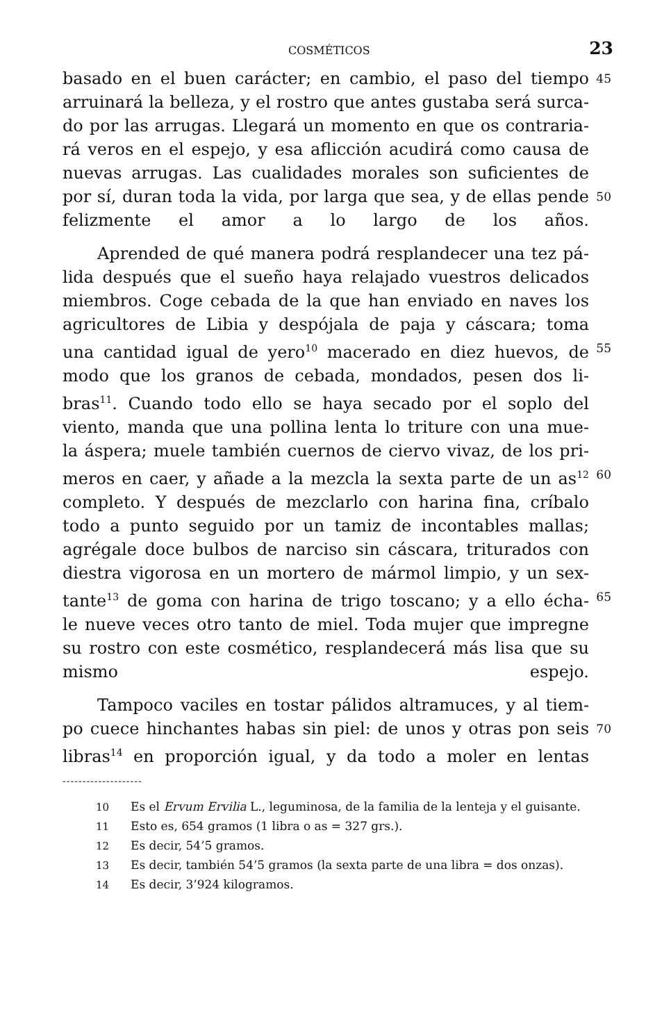COSMÉTICOS 23
basado en el buen carácter; en cambio, el paso del tiempo 45
arruinará la belleza, y el rostro que antes gustaba será surca-
do por las arrugas. Llegará un momento en que os contraria-
rá veros en el espejo, y esa aflicción acudirá como causa de
nuevas arrugas. Las cualidades morales son suficientes de
por sí, duran toda la vida, por larga que sea, y de ellas pende 50
felizmente el amor a lo largo de los años.
Aprended de qué manera podrá resplandecer una tez pá-
lida después que el sueño haya relajado vuestros delicados
miembros. Coge cebada de la que han enviado en naves los
agricultores de Libia y despójala de paja y cáscara; toma
una cantidad igual de yero<sup>10</sup> macerado en diez huevos, de 55
modo que los granos de cebada, mondados, pesen dos li-
bras<sup>11</sup>. Cuando todo ello se haya secado por el soplo del
viento, manda que una pollina lenta lo triture con una mue-
la áspera; muele también cuernos de ciervo vivaz, de los pri-
meros en caer, y añade a la mezcla la sexta parte de un as<sup>12</sup> 60
completo. Y después de mezclarlo con harina fina, críbalo
todo a punto seguido por un tamiz de incontables mallas;
agrégale doce bulbos de narciso sin cáscara, triturados con
diestra vigorosa en un mortero de mármol limpio, y un sex-
tante<sup>13</sup> de goma con harina de trigo toscano; y a ello écha- 65
le nueve veces otro tanto de miel. Toda mujer que impregne
su rostro con este cosmético, resplandecerá más lisa que su
mismo espejo.
Tampoco vaciles en tostar pálidos altramuces, y al tiem-
po cuece hinchantes habas sin piel: de unos y otras pon seis 70
libras<sup>14</sup> en proporción igual, y da todo a moler en lentas
--------------------
10 Es el Ervum Ervilia L., leguminosa, de la familia de la lenteja y el guisante.
11 Esto es, 654 gramos (1 libra o as = 327 grs.).
12 Es decir, 54’5 gramos.
13 Es decir, también 54’5 gramos (la sexta parte de una libra = dos onzas).
14 Es decir, 3’924 kilogramos.